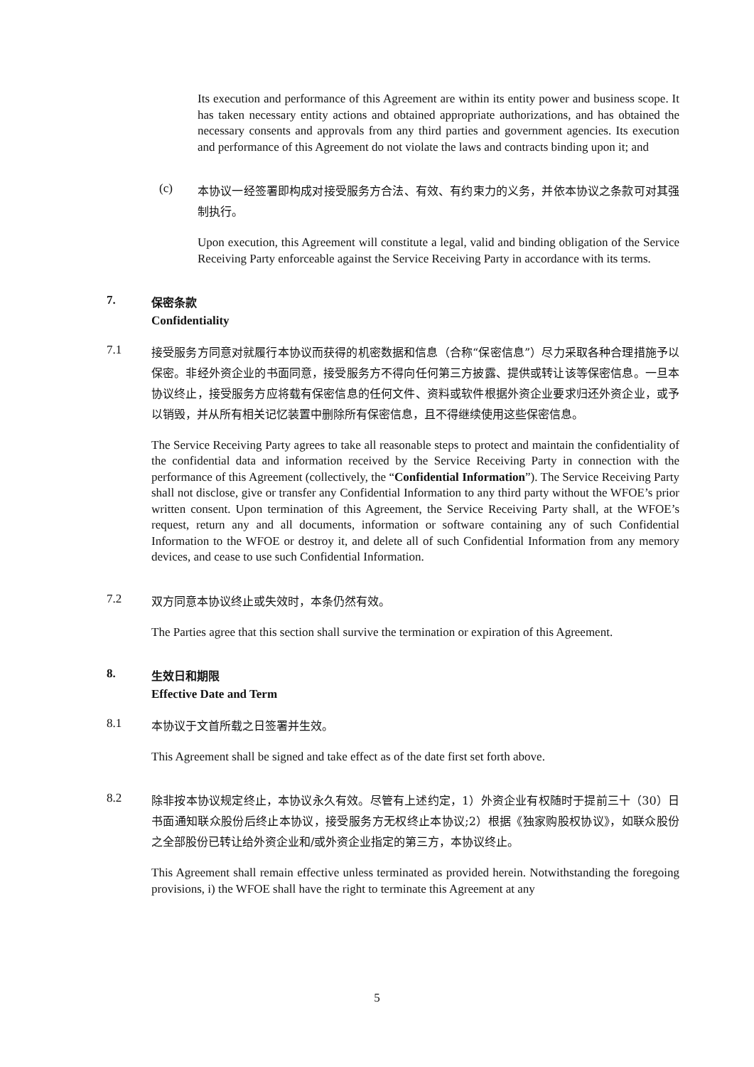Its execution and performance of this Agreement are within its entity power and business scope. It has taken necessary entity actions and obtained appropriate authorizations, and has obtained the necessary consents and approvals from any third parties and government agencies. Its execution and performance of this Agreement do not violate the laws and contracts binding upon it; and
(c)
本协议一经签署即构成对接受服务方合法、有效、有约束力的义务，并依本协议之条款可对其强制执行。
Upon execution, this Agreement will constitute a legal, valid and binding obligation of the Service Receiving Party enforceable against the Service Receiving Party in accordance with its terms.
7.
保密条款
Confidentiality
7.1
接受服务方同意对就履行本协议而获得的机密数据和信息（合称“保密信息”）尽力采取各种合理措施予以保密。非经外资企业的书面同意，接受服务方不得向任何第三方披露、提供或转让该等保密信息。一旦本协议终止，接受服务方应将载有保密信息的任何文件、资料或软件根据外资企业要求归还外资企业，或予以销毁，并从所有相关记忆装置中删除所有保密信息，且不得继续使用这些保密信息。
The Service Receiving Party agrees to take all reasonable steps to protect and maintain the confidentiality of the confidential data and information received by the Service Receiving Party in connection with the performance of this Agreement (collectively, the “Confidential Information”). The Service Receiving Party shall not disclose, give or transfer any Confidential Information to any third party without the WFOE’s prior written consent. Upon termination of this Agreement, the Service Receiving Party shall, at the WFOE’s request, return any and all documents, information or software containing any of such Confidential Information to the WFOE or destroy it, and delete all of such Confidential Information from any memory devices, and cease to use such Confidential Information.
7.2
双方同意本协议终止或失效时，本条仍然有效。
The Parties agree that this section shall survive the termination or expiration of this Agreement.
8.
生效日和期限
Effective Date and Term
8.1
本协议于文首所载之日签署并生效。
This Agreement shall be signed and take effect as of the date first set forth above.
8.2
除非按本协议规定终止，本协议永久有效。尽管有上述约定，1）外资企业有权随时于提前三十（30）日书面通知联众股份后终止本协议，接受服务方无权终止本协议;2）根据《独家购股权协议》，如联众股份之全部股份已转让给外资企业和/或外资企业指定的第三方，本协议终止。
This Agreement shall remain effective unless terminated as provided herein. Notwithstanding the foregoing provisions, i) the WFOE shall have the right to terminate this Agreement at any
5